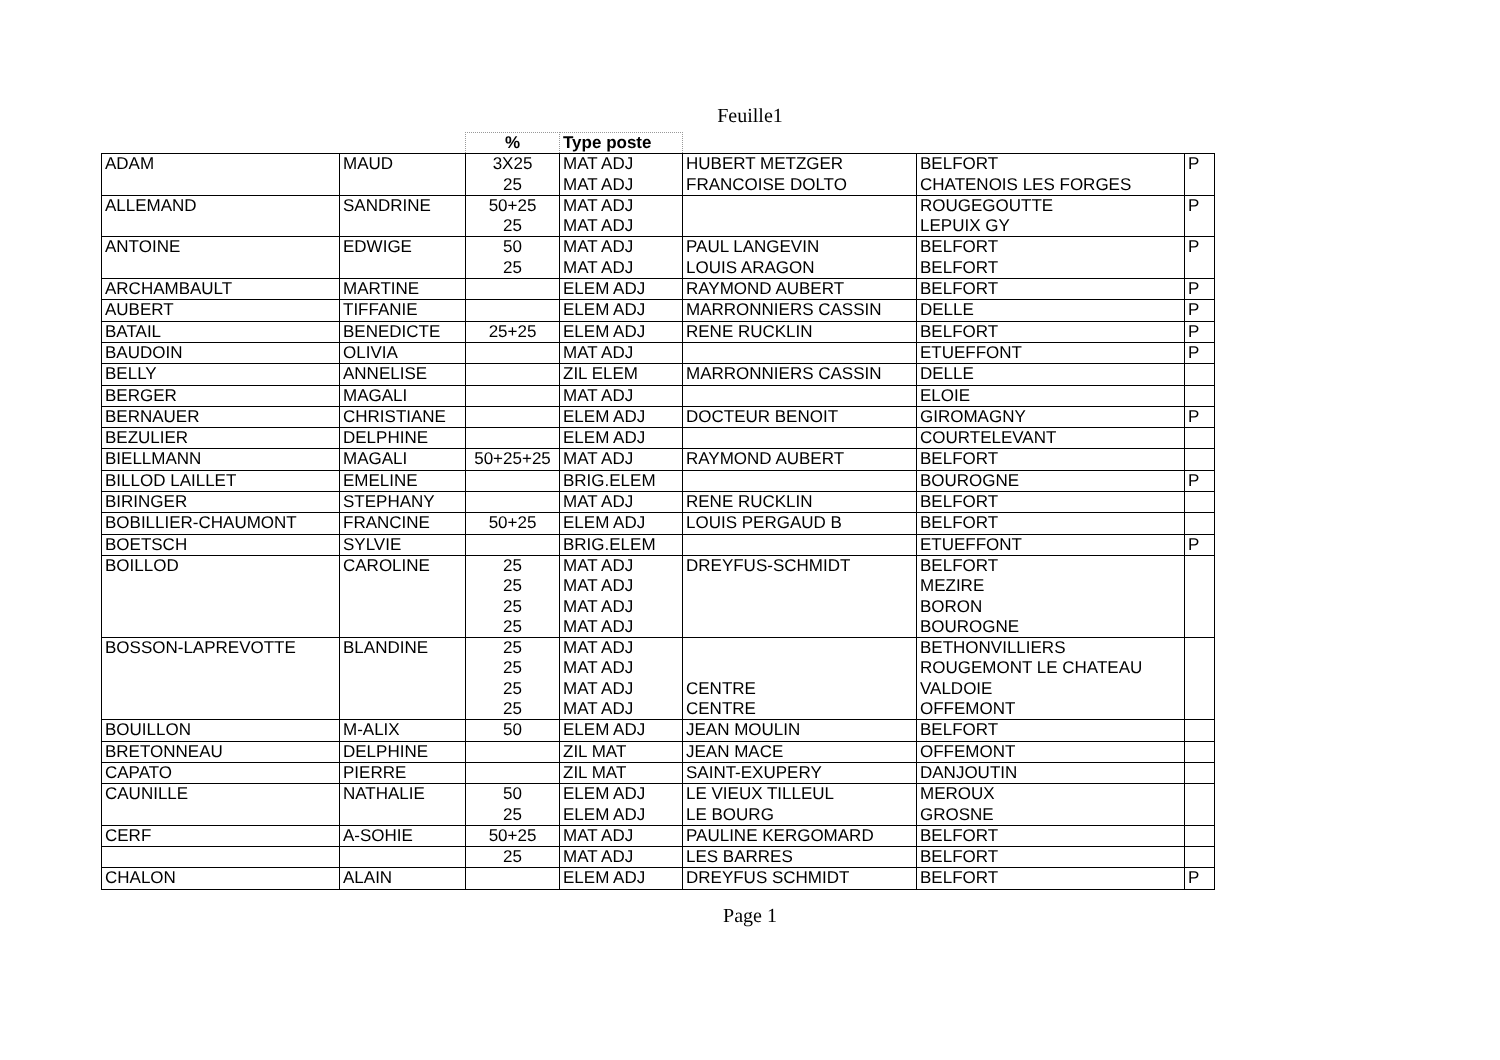Feuille1
| | | % | Type poste | | | |
| --- | --- | --- | --- | --- | --- | --- |
| ADAM | MAUD | 3X25 | MAT ADJ | HUBERT METZGER | BELFORT | P |
| | | 25 | MAT ADJ | FRANCOISE DOLTO | CHATENOIS LES FORGES | |
| ALLEMAND | SANDRINE | 50+25 | MAT ADJ | | ROUGEGOUTTE | P |
| | | 25 | MAT ADJ | | LEPUIX GY | |
| ANTOINE | EDWIGE | 50 | MAT ADJ | PAUL LANGEVIN | BELFORT | P |
| | | 25 | MAT ADJ | LOUIS ARAGON | BELFORT | |
| ARCHAMBAULT | MARTINE | | ELEM ADJ | RAYMOND AUBERT | BELFORT | P |
| AUBERT | TIFFANIE | | ELEM ADJ | MARRONNIERS CASSIN | DELLE | P |
| BATAIL | BENEDICTE | 25+25 | ELEM ADJ | RENE RUCKLIN | BELFORT | P |
| BAUDOIN | OLIVIA | | MAT ADJ | | ETUEFFONT | P |
| BELLY | ANNELISE | | ZIL ELEM | MARRONNIERS CASSIN | DELLE | |
| BERGER | MAGALI | | MAT ADJ | | ELOIE | |
| BERNAUER | CHRISTIANE | | ELEM ADJ | DOCTEUR BENOIT | GIROMAGNY | P |
| BEZULIER | DELPHINE | | ELEM ADJ | | COURTELEVANT | |
| BIELLMANN | MAGALI | 50+25+25 | MAT ADJ | RAYMOND AUBERT | BELFORT | |
| BILLOD LAILLET | EMELINE | | BRIG.ELEM | | BOUROGNE | P |
| BIRINGER | STEPHANY | | MAT ADJ | RENE RUCKLIN | BELFORT | |
| BOBILLIER-CHAUMONT | FRANCINE | 50+25 | ELEM ADJ | LOUIS PERGAUD B | BELFORT | |
| BOETSCH | SYLVIE | | BRIG.ELEM | | ETUEFFONT | P |
| BOILLOD | CAROLINE | 25 | MAT ADJ | DREYFUS-SCHMIDT | BELFORT | |
| | | 25 | MAT ADJ | | MEZIRE | |
| | | 25 | MAT ADJ | | BORON | |
| | | 25 | MAT ADJ | | BOUROGNE | |
| BOSSON-LAPREVOTTE | BLANDINE | 25 | MAT ADJ | | BETHONVILLIERS | |
| | | 25 | MAT ADJ | | ROUGEMONT LE CHATEAU | |
| | | 25 | MAT ADJ | CENTRE | VALDOIE | |
| | | 25 | MAT ADJ | CENTRE | OFFEMONT | |
| BOUILLON | M-ALIX | 50 | ELEM ADJ | JEAN MOULIN | BELFORT | |
| BRETONNEAU | DELPHINE | | ZIL MAT | JEAN MACE | OFFEMONT | |
| CAPATO | PIERRE | | ZIL MAT | SAINT-EXUPERY | DANJOUTIN | |
| CAUNILLE | NATHALIE | 50 | ELEM ADJ | LE VIEUX TILLEUL | MEROUX | |
| | | 25 | ELEM ADJ | LE BOURG | GROSNE | |
| CERF | A-SOHIE | 50+25 | MAT ADJ | PAULINE KERGOMARD | BELFORT | |
| | | 25 | MAT ADJ | LES BARRES | BELFORT | |
| CHALON | ALAIN | | ELEM ADJ | DREYFUS SCHMIDT | BELFORT | P |
Page 1